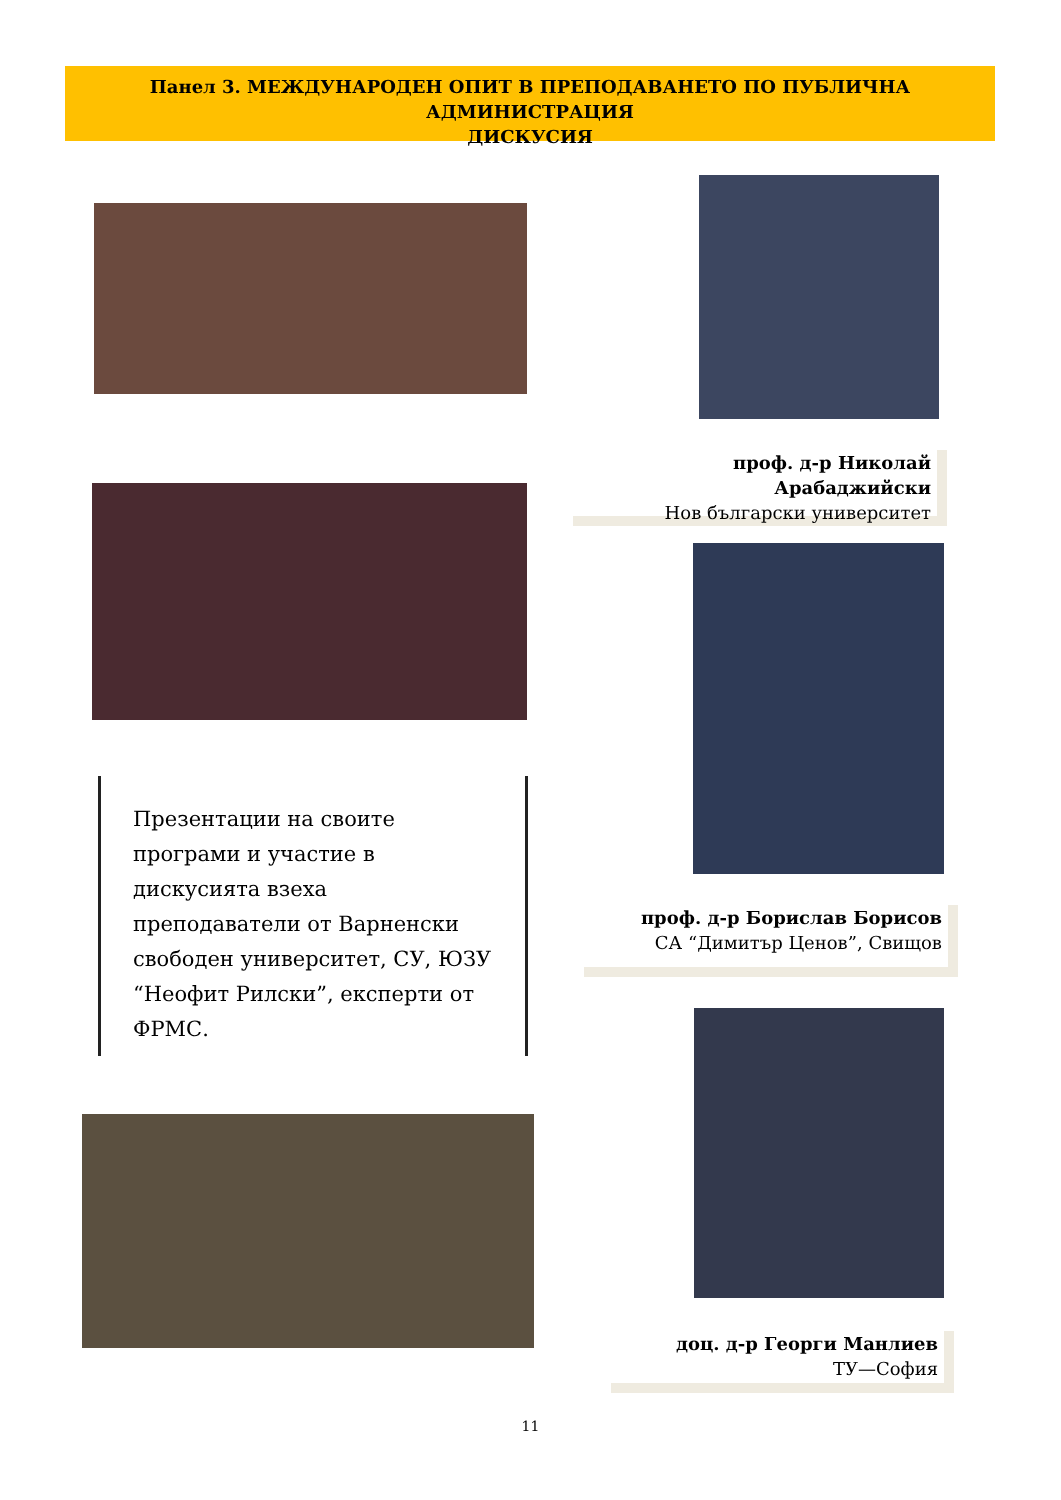Панел 3. МЕЖДУНАРОДЕН ОПИТ В ПРЕПОДАВАНЕТО ПО ПУБЛИЧНА АДМИНИСТРАЦИЯ
ДИСКУСИЯ
проф. д-р Николай Арабаджийски
Нов български университет
Презентации на своите програми и участие в дискусията взеха преподаватели от Варненски свободен университет, СУ, ЮЗУ “Неофит Рилски”, експерти от ФРМС.
проф. д-р Борислав Борисов
СА “Димитър Ценов”, Свищов
доц. д-р Георги Манлиев
ТУ—София
11